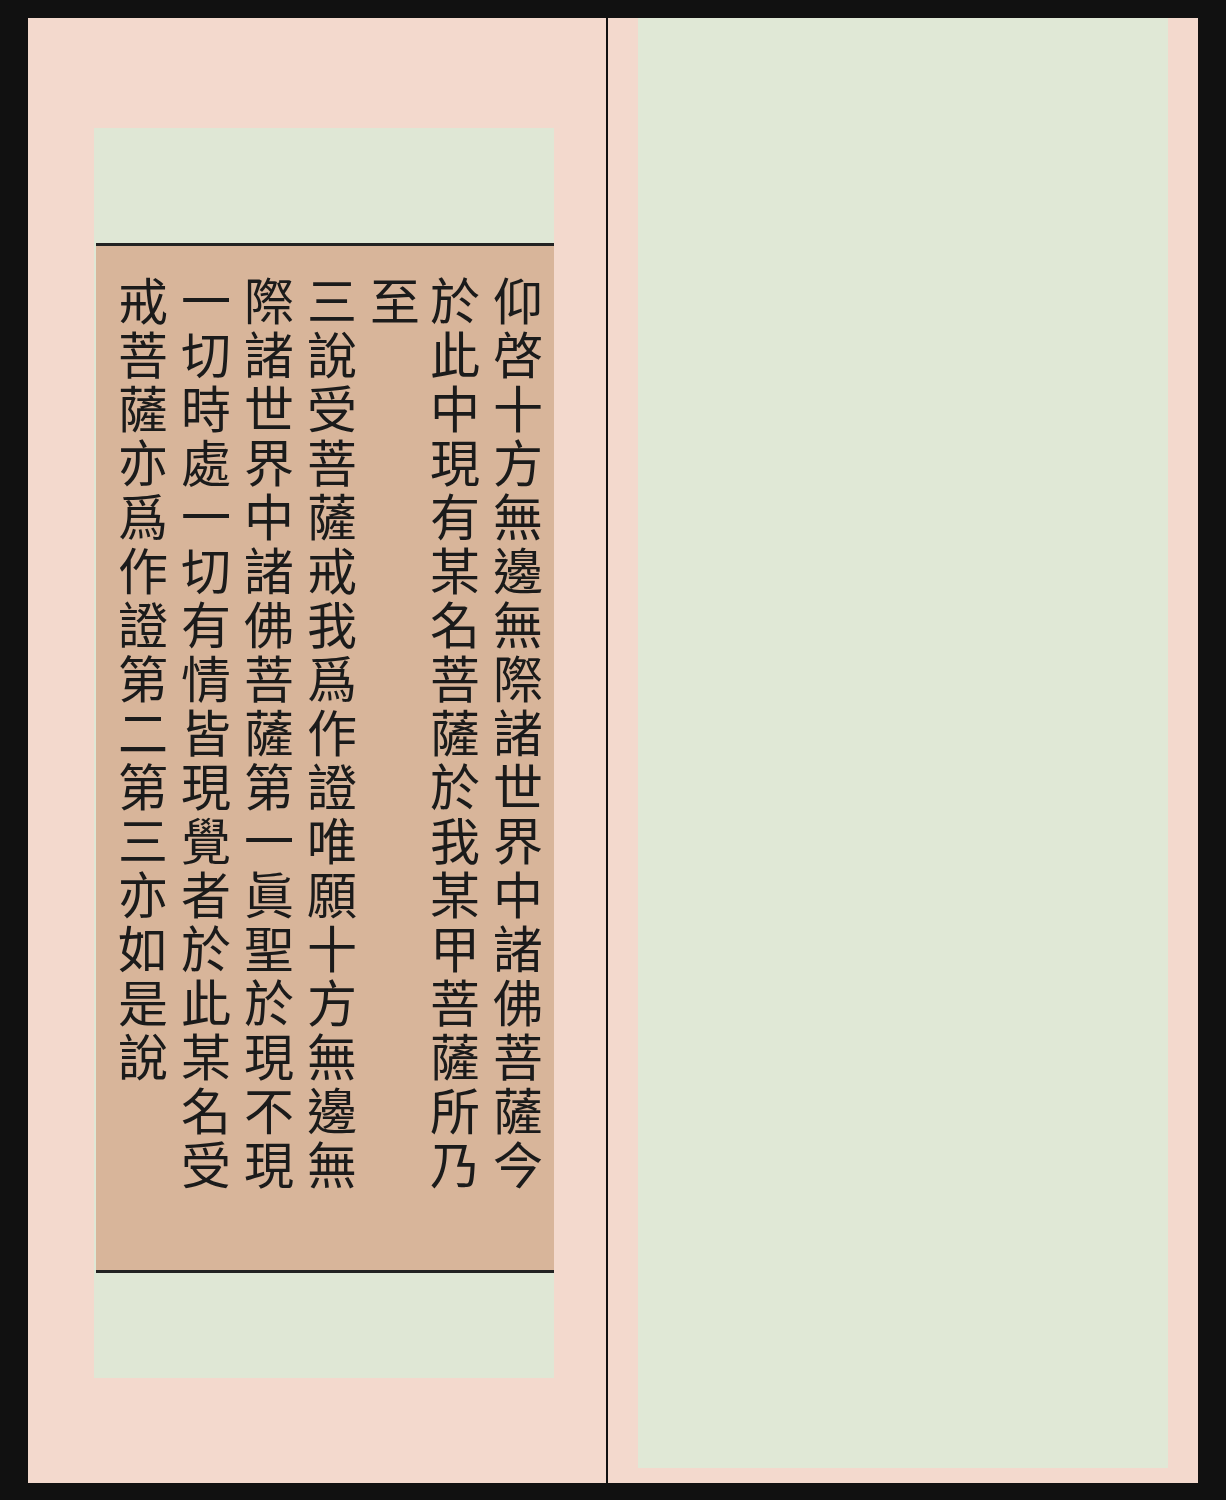仰啓十方無邊無際諸世界中諸佛菩薩今
於此中現有某名菩薩於我某甲菩薩所乃至
三說受菩薩戒我爲作證唯願十方無邊無
際諸世界中諸佛菩薩第一眞聖於現不現
一切時處一切有情皆現覺者於此某名受
戒菩薩亦爲作證第二第三亦如是說